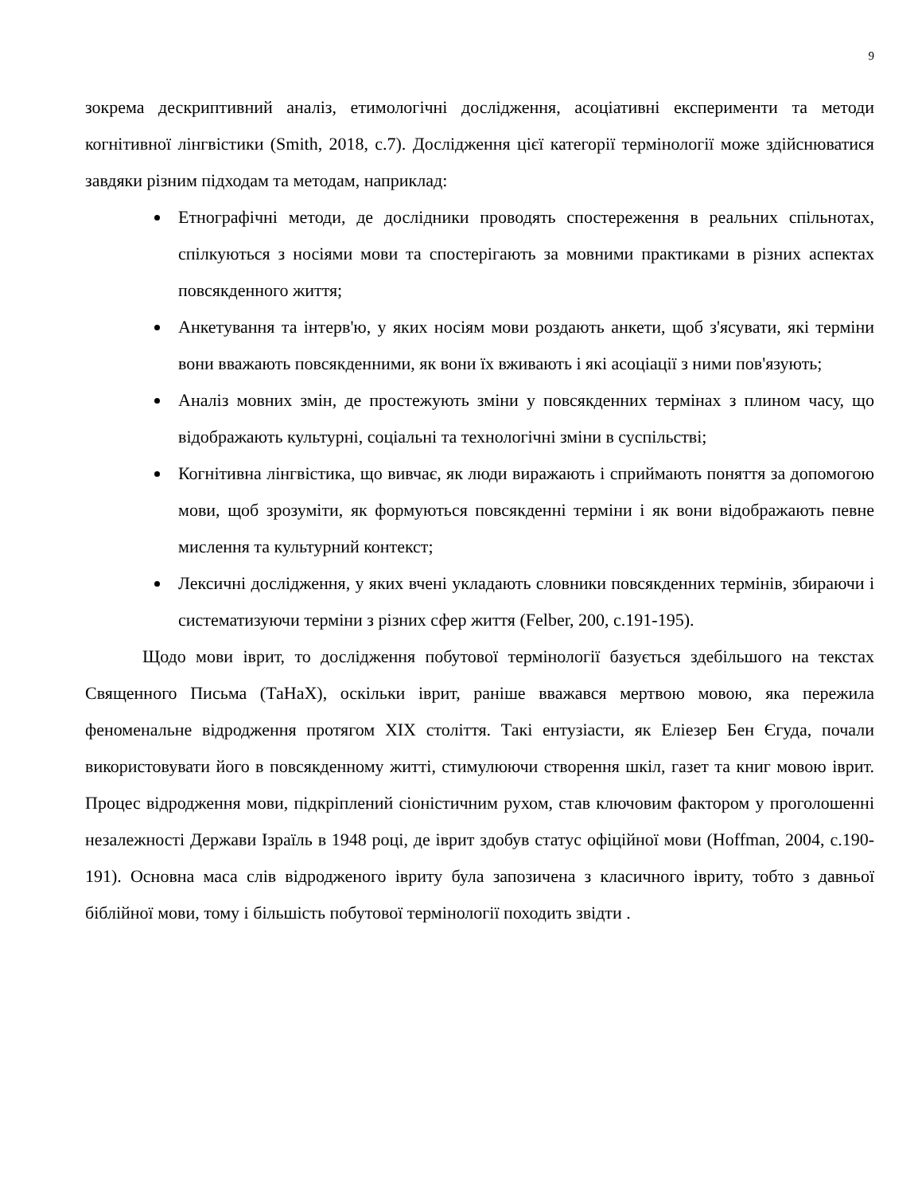9
зокрема дескриптивний аналіз, етимологічні дослідження, асоціативні експерименти та методи когнітивної лінгвістики (Smith, 2018, с.7). Дослідження цієї категорії термінології може здійснюватися завдяки різним підходам та методам, наприклад:
Етнографічні методи, де дослідники проводять спостереження в реальних спільнотах, спілкуються з носіями мови та спостерігають за мовними практиками в різних аспектах повсякденного життя;
Анкетування та інтерв'ю, у яких носіям мови роздають анкети, щоб з'ясувати, які терміни вони вважають повсякденними, як вони їх вживають і які асоціації з ними пов'язують;
Аналіз мовних змін, де простежують зміни у повсякденних термінах з плином часу, що відображають культурні, соціальні та технологічні зміни в суспільстві;
Когнітивна лінгвістика, що вивчає, як люди виражають і сприймають поняття за допомогою мови, щоб зрозуміти, як формуються повсякденні терміни і як вони відображають певне мислення та культурний контекст;
Лексичні дослідження, у яких вчені укладають словники повсякденних термінів, збираючи і систематизуючи терміни з різних сфер життя (Felber, 200, с.191-195).
Щодо мови іврит, то дослідження побутової термінології базується здебільшого на текстах Священного Письма (ТаНаХ), оскільки іврит, раніше вважався мертвою мовою, яка пережила феноменальне відродження протягом XIX століття. Такі ентузіасти, як Еліезер Бен Єгуда, почали використовувати його в повсякденному житті, стимулюючи створення шкіл, газет та книг мовою іврит. Процес відродження мови, підкріплений сіоністичним рухом, став ключовим фактором у проголошенні незалежності Держави Ізраїль в 1948 році, де іврит здобув статус офіційної мови (Hoffman, 2004, с.190-191). Основна маса слів відродженого івриту була запозичена з класичного івриту, тобто з давньої біблійної мови, тому і більшість побутової термінології походить звідти .